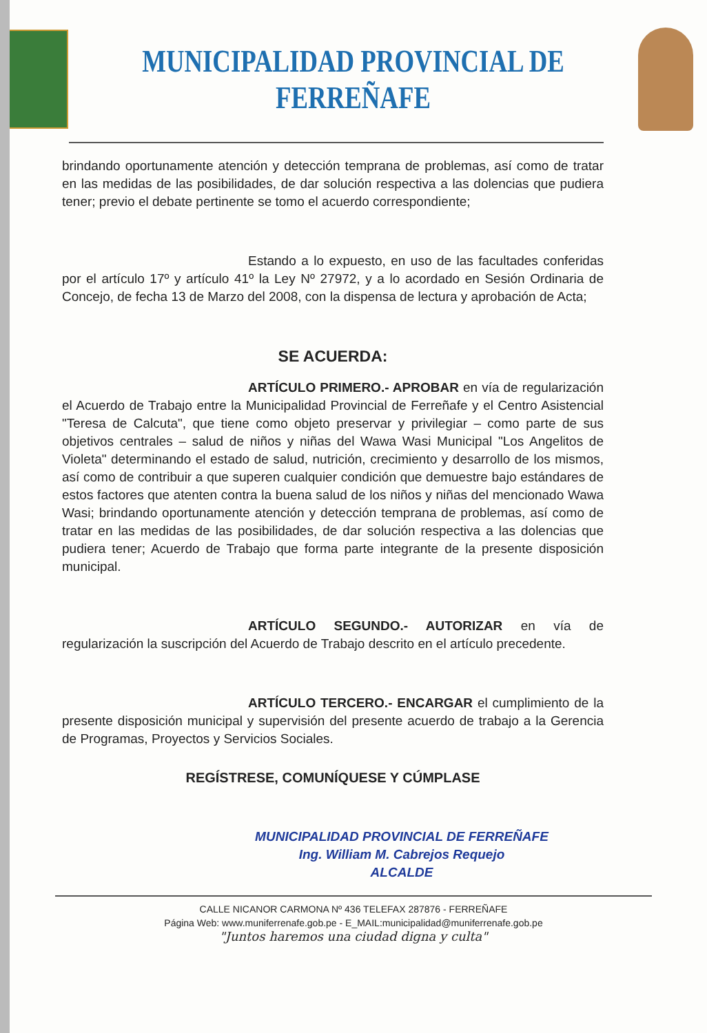MUNICIPALIDAD PROVINCIAL DE FERREÑAFE
brindando oportunamente atención y detección temprana de problemas, así como de tratar en las medidas de las posibilidades, de dar solución respectiva a las dolencias que pudiera tener; previo el debate pertinente se tomo el acuerdo correspondiente;
Estando a lo expuesto, en uso de las facultades conferidas por el artículo 17º y artículo 41º la Ley Nº 27972, y a lo acordado en Sesión Ordinaria de Concejo, de fecha 13 de Marzo del 2008, con la dispensa de lectura y aprobación de Acta;
SE ACUERDA:
ARTÍCULO PRIMERO.- APROBAR en vía de regularización el Acuerdo de Trabajo entre la Municipalidad Provincial de Ferreñafe y el Centro Asistencial "Teresa de Calcuta", que tiene como objeto preservar y privilegiar – como parte de sus objetivos centrales – salud de niños y niñas del Wawa Wasi Municipal "Los Angelitos de Violeta" determinando el estado de salud, nutrición, crecimiento y desarrollo de los mismos, así como de contribuir a que superen cualquier condición que demuestre bajo estándares de estos factores que atenten contra la buena salud de los niños y niñas del mencionado Wawa Wasi; brindando oportunamente atención y detección temprana de problemas, así como de tratar en las medidas de las posibilidades, de dar solución respectiva a las dolencias que pudiera tener; Acuerdo de Trabajo que forma parte integrante de la presente disposición municipal.
ARTÍCULO SEGUNDO.- AUTORIZAR en vía de regularización la suscripción del Acuerdo de Trabajo descrito en el artículo precedente.
ARTÍCULO TERCERO.- ENCARGAR el cumplimiento de la presente disposición municipal y supervisión del presente acuerdo de trabajo a la Gerencia de Programas, Proyectos y Servicios Sociales.
REGÍSTRESE, COMUNÍQUESE Y CÚMPLASE
MUNICIPALIDAD PROVINCIAL DE FERREÑAFE
Ing. William M. Cabrejos Requejo
ALCALDE
CALLE NICANOR CARMONA Nº 436 TELEFAX 287876 - FERREÑAFE
Página Web: www.muniferrenafe.gob.pe - E_MAIL:municipalidad@muniferrenafe.gob.pe
"Juntos haremos una ciudad digna y culta"